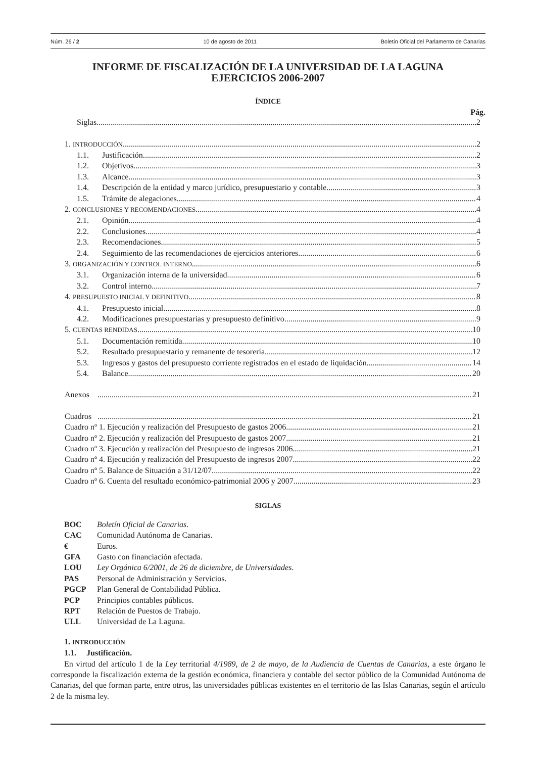Núm. 26 / 2 10 de agosto de 2011 Boletín Oficial del Parlamento de Canarias
INFORME DE FISCALIZACIÓN DE LA UNIVERSIDAD DE LA LAGUNA
EJERCICIOS 2006-2007
ÍNDICE
Pág.
Siglas 2
1. INTRODUCCIÓN 2
1.1. Justificación. 2
1.2. Objetivos. 3
1.3. Alcance. 3
1.4. Descripción de la entidad y marco jurídico, presupuestario y contable. 3
1.5. Trámite de alegaciones. 4
2. CONCLUSIONES Y RECOMENDACIONES 4
2.1. Opinión. 4
2.2. Conclusiones. 4
2.3. Recomendaciones. 5
2.4. Seguimiento de las recomendaciones de ejercicios anteriores. 6
3. ORGANIZACIÓN Y CONTROL INTERNO 6
3.1. Organización interna de la universidad. 6
3.2. Control interno. 7
4. PRESUPUESTO INICIAL Y DEFINITIVO 8
4.1. Presupuesto inicial. 8
4.2. Modificaciones presupuestarias y presupuesto definitivo. 9
5. CUENTAS RENDIDAS 10
5.1. Documentación remitida. 10
5.2. Resultado presupuestario y remanente de tesorería. 12
5.3. Ingresos y gastos del presupuesto corriente registrados en el estado de liquidación. 14
5.4. Balance. 20
Anexos 21
Cuadros 21
Cuadro nº 1. Ejecución y realización del Presupuesto de gastos 2006. 21
Cuadro nº 2. Ejecución y realización del Presupuesto de gastos 2007. 21
Cuadro nº 3. Ejecución y realización del Presupuesto de ingresos 2006. 21
Cuadro nº 4. Ejecución y realización del Presupuesto de ingresos 2007. 22
Cuadro nº 5. Balance de Situación a 31/12/07. 22
Cuadro nº 6. Cuenta del resultado económico-patrimonial 2006 y 2007. 23
SIGLAS
BOC Boletín Oficial de Canarias.
CAC Comunidad Autónoma de Canarias.
€ Euros.
GFA Gasto con financiación afectada.
LOU Ley Orgánica 6/2001, de 26 de diciembre, de Universidades.
PAS Personal de Administración y Servicios.
PGCP Plan General de Contabilidad Pública.
PCP Principios contables públicos.
RPT Relación de Puestos de Trabajo.
ULL Universidad de La Laguna.
1. INTRODUCCIÓN
1.1. Justificación.
En virtud del artículo 1 de la Ley territorial 4/1989, de 2 de mayo, de la Audiencia de Cuentas de Canarias, a este órgano le corresponde la fiscalización externa de la gestión económica, financiera y contable del sector público de la Comunidad Autónoma de Canarias, del que forman parte, entre otros, las universidades públicas existentes en el territorio de las Islas Canarias, según el artículo 2 de la misma ley.